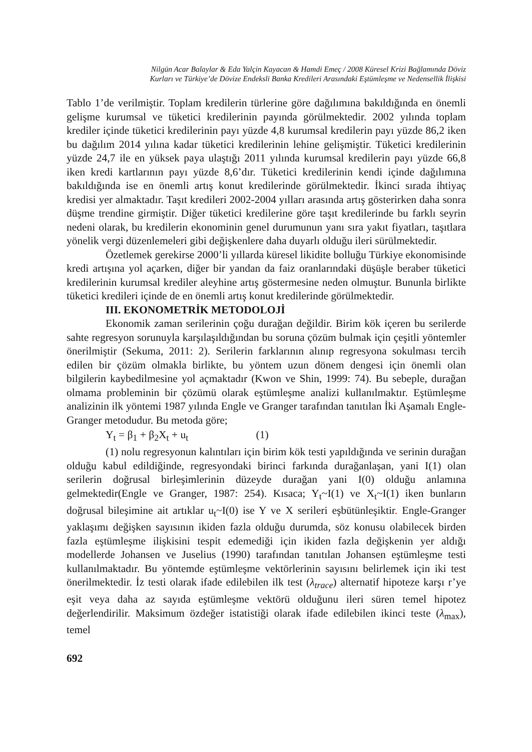Nilgün Acar Balaylar & Eda Yalçin Kayacan & Hamdi Emeç / 2008 Küresel Krizi Bağlamında Döviz
Kurları ve Türkiye’de Dövize Endeksli Banka Kredileri Arasındaki Eştümleşme ve Nedensellik İlişkisi
Tablo 1’de verilmiştir. Toplam kredilerin türlerine göre dağılımına bakıldığında en önemli gelişme kurumsal ve tüketici kredilerinin payında görülmektedir. 2002 yılında toplam krediler içinde tüketici kredilerinin payı yüzde 4,8 kurumsal kredilerin payı yüzde 86,2 iken bu dağılım 2014 yılına kadar tüketici kredilerinin lehine gelişmiştir. Tüketici kredilerinin yüzde 24,7 ile en yüksek paya ulaştığı 2011 yılında kurumsal kredilerin payı yüzde 66,8 iken kredi kartlarının payı yüzde 8,6’dır. Tüketici kredilerinin kendi içinde dağılımına bakıldığında ise en önemli artış konut kredilerinde görülmektedir. İkinci sırada ihtiyaç kredisi yer almaktadır. Taşıt kredileri 2002-2004 yılları arasında artış gösterirken daha sonra düşme trendine girmiştir. Diğer tüketici kredilerine göre taşıt kredilerinde bu farklı seyrin nedeni olarak, bu kredilerin ekonominin genel durumunun yanı sıra yakıt fiyatları, taşıtlara yönelik vergi düzenlemeleri gibi değişkenlere daha duyarlı olduğu ileri sürülmektedir.
Özetlemek gerekirse 2000’li yıllarda küresel likidite bolluğu Türkiye ekonomisinde kredi artışına yol açarken, diğer bir yandan da faiz oranlarındaki düşüşle beraber tüketici kredilerinin kurumsal krediler aleyhine artış göstermesine neden olmuştur. Bununla birlikte tüketici kredileri içinde de en önemli artış konut kredilerinde görülmektedir.
III. EKONOMETRİK METODOLOJİ
Ekonomik zaman serilerinin çoğu durağan değildir. Birim kök içeren bu serilerde sahte regresyon sorunuyla karşılaşıldığından bu soruna çözüm bulmak için çeşitli yöntemler önerilmiştir (Sekuma, 2011: 2). Serilerin farklarının alınıp regresyona sokulması tercih edilen bir çözüm olmakla birlikte, bu yöntem uzun dönem dengesi için önemli olan bilgilerin kaybedilmesine yol açmaktadır (Kwon ve Shin, 1999: 74). Bu sebeple, durağan olmama probleminin bir çözümü olarak eştümleşme analizi kullanılmaktır. Eştümleşme analizinin ilk yöntemi 1987 yılında Engle ve Granger tarafından tanıtılan İki Aşamalı Engle-Granger metodudur. Bu metoda göre;
Y<sub>t</sub> = β<sub>1</sub> + β<sub>2</sub>X<sub>t</sub> + u<sub>t</sub> (1)
(1) nolu regresyonun kalıntıları için birim kök testi yapıldığında ve serinin durağan olduğu kabul edildiğinde, regresyondaki birinci farkında durağanlaşan, yani I(1) olan serilerin doğrusal birleşimlerinin düzeyde durağan yani I(0) olduğu anlamına gelmektedir(Engle ve Granger, 1987: 254). Kısaca; Y<sub>t</sub>~I(1) ve X<sub>t</sub>~I(1) iken bunların doğrusal bileşimine ait artıklar u<sub>t</sub>~I(0) ise Y ve X serileri eşbütünleşiktir. Engle-Granger yaklaşımı değişken sayısının ikiden fazla olduğu durumda, söz konusu olabilecek birden fazla eştümleşme ilişkisini tespit edemediği için ikiden fazla değişkenin yer aldığı modellerde Johansen ve Juselius (1990) tarafından tanıtılan Johansen eştümleşme testi kullanılmaktadır. Bu yöntemde eştümleşme vektörlerinin sayısını belirlemek için iki test önerilmektedir. İz testi olarak ifade edilebilen ilk test (λ<sub>trace</sub>) alternatif hipoteze karşı r’ye eşit veya daha az sayıda eştümleşme vektörü olduğunu ileri süren temel hipotez değerlendirilir. Maksimum özdeğer istatistiği olarak ifade edilebilen ikinci teste (λ<sub>max</sub>), temel
692